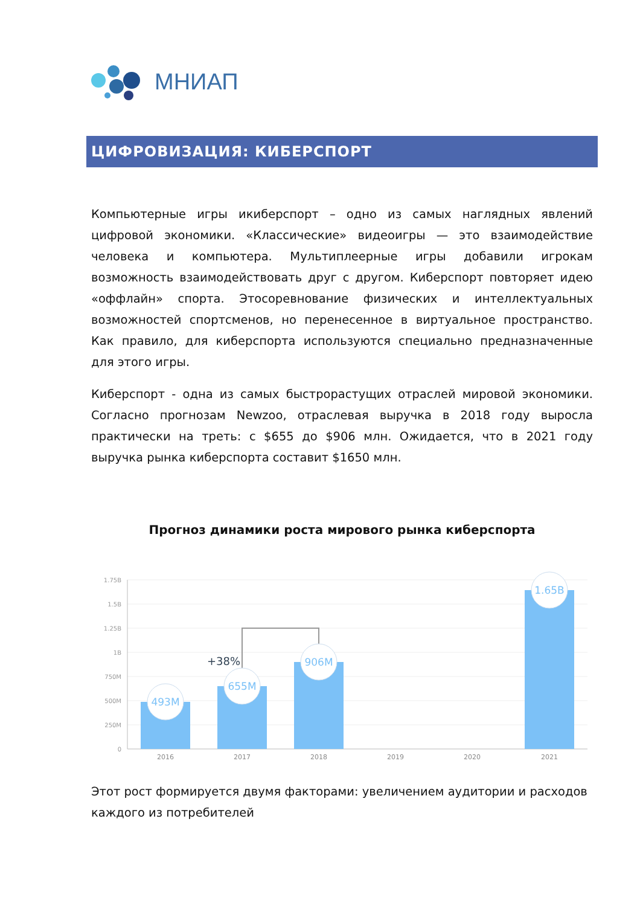МНИАП
ЦИФРОВИЗАЦИЯ: КИБЕРСПОРТ
Компьютерные игры икиберспорт – одно из самых наглядных явлений цифровой экономики. «Классические» видеоигры — это взаимодействие человека и компьютера. Мультиплеерные игры добавили игрокам возможность взаимодействовать друг с другом. Киберспорт повторяет идею «оффлайн» спорта. Этосоревнование физических и интеллектуальных возможностей спортсменов, но перенесенное в виртуальное пространство. Как правило, для киберспорта используются специально предназначенные для этого игры.
Киберспорт - одна из самых быстрорастущих отраслей мировой экономики. Согласно прогнозам Newzoo, отраслевая выручка в 2018 году выросла практически на треть: с $655 до $906 млн. Ожидается, что в 2021 году выручка рынка киберспорта составит $1650 млн.
Прогноз динамики роста мирового рынка киберспорта
1.75B
1.5B
1.25B
1B
750M
500M
250M
0
+38%
493M
655M
906M
1.65B
2016
2017
2018
2019
2020
2021
Этот рост формируется двумя факторами: увеличением аудитории и расходов каждого из потребителей